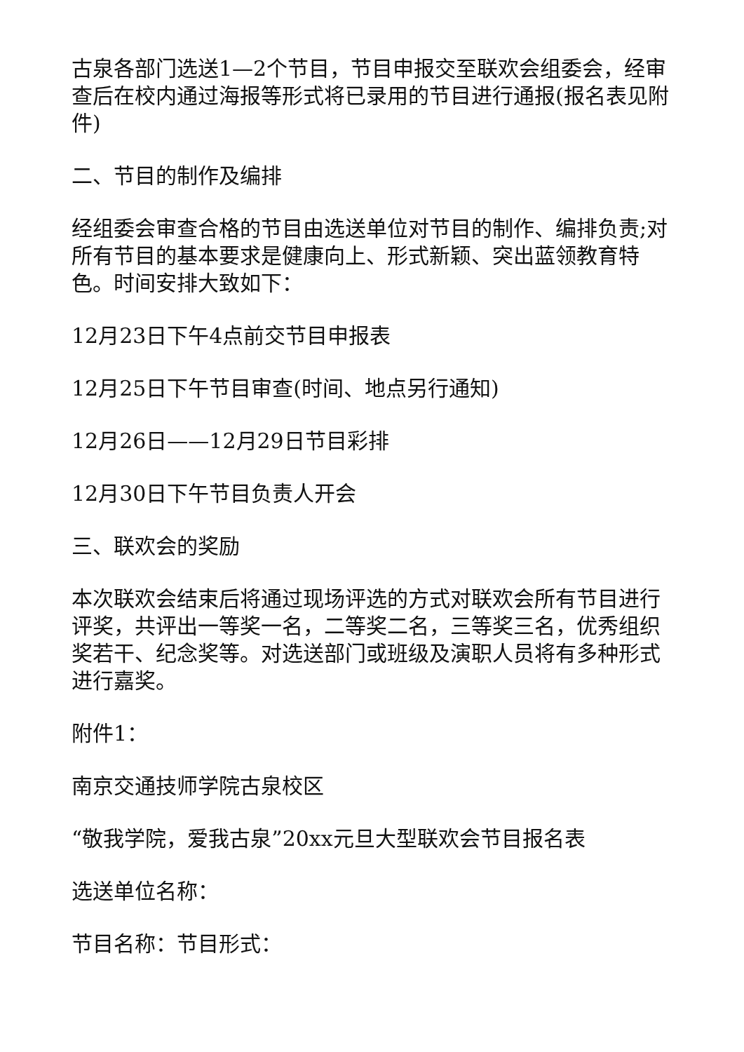古泉各部门选送1—2个节目，节目申报交至联欢会组委会，经审查后在校内通过海报等形式将已录用的节目进行通报(报名表见附件)
二、节目的制作及编排
经组委会审查合格的节目由选送单位对节目的制作、编排负责;对所有节目的基本要求是健康向上、形式新颖、突出蓝领教育特色。时间安排大致如下：
12月23日下午4点前交节目申报表
12月25日下午节目审查(时间、地点另行通知)
12月26日——12月29日节目彩排
12月30日下午节目负责人开会
三、联欢会的奖励
本次联欢会结束后将通过现场评选的方式对联欢会所有节目进行评奖，共评出一等奖一名，二等奖二名，三等奖三名，优秀组织奖若干、纪念奖等。对选送部门或班级及演职人员将有多种形式进行嘉奖。
附件1：
南京交通技师学院古泉校区
“敬我学院，爱我古泉”20xx元旦大型联欢会节目报名表
选送单位名称：
节目名称：节目形式：